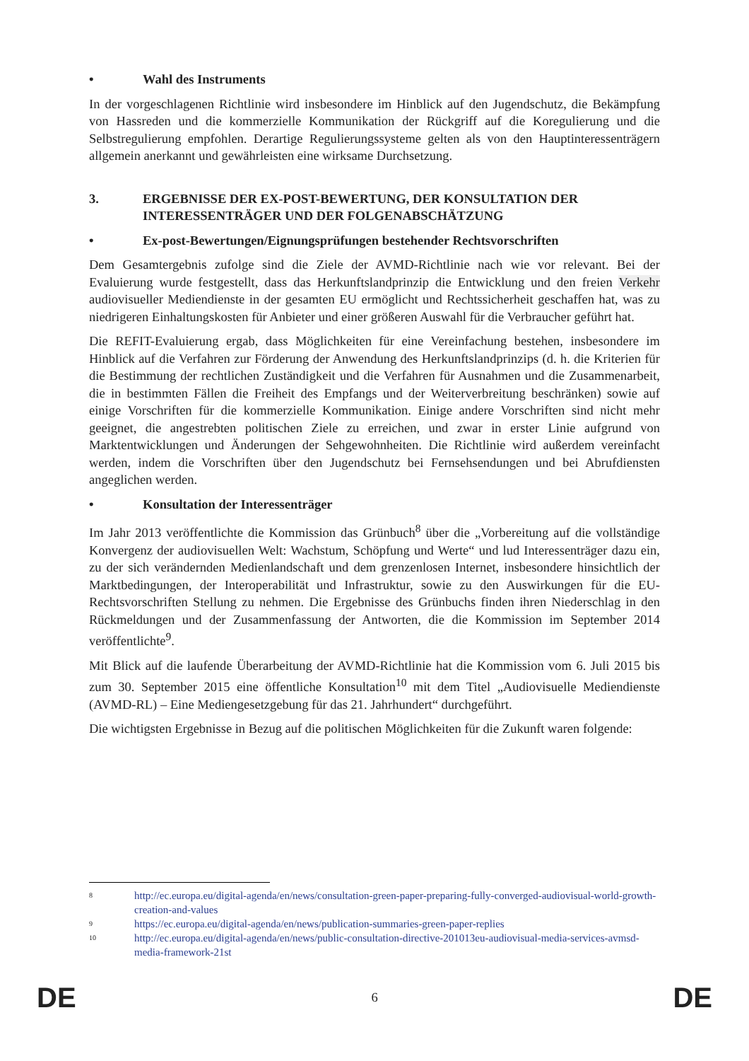• Wahl des Instruments
In der vorgeschlagenen Richtlinie wird insbesondere im Hinblick auf den Jugendschutz, die Bekämpfung von Hassreden und die kommerzielle Kommunikation der Rückgriff auf die Koregulierung und die Selbstregulierung empfohlen. Derartige Regulierungssysteme gelten als von den Hauptinteressenträgern allgemein anerkannt und gewährleisten eine wirksame Durchsetzung.
3. ERGEBNISSE DER EX-POST-BEWERTUNG, DER KONSULTATION DER INTERESSENTRÄGER UND DER FOLGENABSCHÄTZUNG
• Ex-post-Bewertungen/Eignungsprüfungen bestehender Rechtsvorschriften
Dem Gesamtergebnis zufolge sind die Ziele der AVMD-Richtlinie nach wie vor relevant. Bei der Evaluierung wurde festgestellt, dass das Herkunftslandprinzip die Entwicklung und den freien Verkehr audiovisueller Mediendienste in der gesamten EU ermöglicht und Rechtssicherheit geschaffen hat, was zu niedrigeren Einhaltungskosten für Anbieter und einer größeren Auswahl für die Verbraucher geführt hat.
Die REFIT-Evaluierung ergab, dass Möglichkeiten für eine Vereinfachung bestehen, insbesondere im Hinblick auf die Verfahren zur Förderung der Anwendung des Herkunftslandprinzips (d. h. die Kriterien für die Bestimmung der rechtlichen Zuständigkeit und die Verfahren für Ausnahmen und die Zusammenarbeit, die in bestimmten Fällen die Freiheit des Empfangs und der Weiterverbreitung beschränken) sowie auf einige Vorschriften für die kommerzielle Kommunikation. Einige andere Vorschriften sind nicht mehr geeignet, die angestrebten politischen Ziele zu erreichen, und zwar in erster Linie aufgrund von Marktentwicklungen und Änderungen der Sehgewohnheiten. Die Richtlinie wird außerdem vereinfacht werden, indem die Vorschriften über den Jugendschutz bei Fernsehsendungen und bei Abrufdiensten angeglichen werden.
• Konsultation der Interessenträger
Im Jahr 2013 veröffentlichte die Kommission das Grünbuch<sup>8</sup> über die „Vorbereitung auf die vollständige Konvergenz der audiovisuellen Welt: Wachstum, Schöpfung und Werte“ und lud Interessenträger dazu ein, zu der sich verändernden Medienlandschaft und dem grenzenlosen Internet, insbesondere hinsichtlich der Marktbedingungen, der Interoperabilität und Infrastruktur, sowie zu den Auswirkungen für die EU-Rechtsvorschriften Stellung zu nehmen. Die Ergebnisse des Grünbuchs finden ihren Niederschlag in den Rückmeldungen und der Zusammenfassung der Antworten, die die Kommission im September 2014 veröffentlichte<sup>9</sup>.
Mit Blick auf die laufende Überarbeitung der AVMD-Richtlinie hat die Kommission vom 6. Juli 2015 bis zum 30. September 2015 eine öffentliche Konsultation<sup>10</sup> mit dem Titel „Audiovisuelle Mediendienste (AVMD-RL) – Eine Mediengesetzgebung für das 21. Jahrhundert“ durchgeführt.
Die wichtigsten Ergebnisse in Bezug auf die politischen Möglichkeiten für die Zukunft waren folgende:
8 http://ec.europa.eu/digital-agenda/en/news/consultation-green-paper-preparing-fully-converged-audiovisual-world-growth-creation-and-values
9 https://ec.europa.eu/digital-agenda/en/news/publication-summaries-green-paper-replies
10 http://ec.europa.eu/digital-agenda/en/news/public-consultation-directive-201013eu-audiovisual-media-services-avmsd-media-framework-21st
DE 6 DE